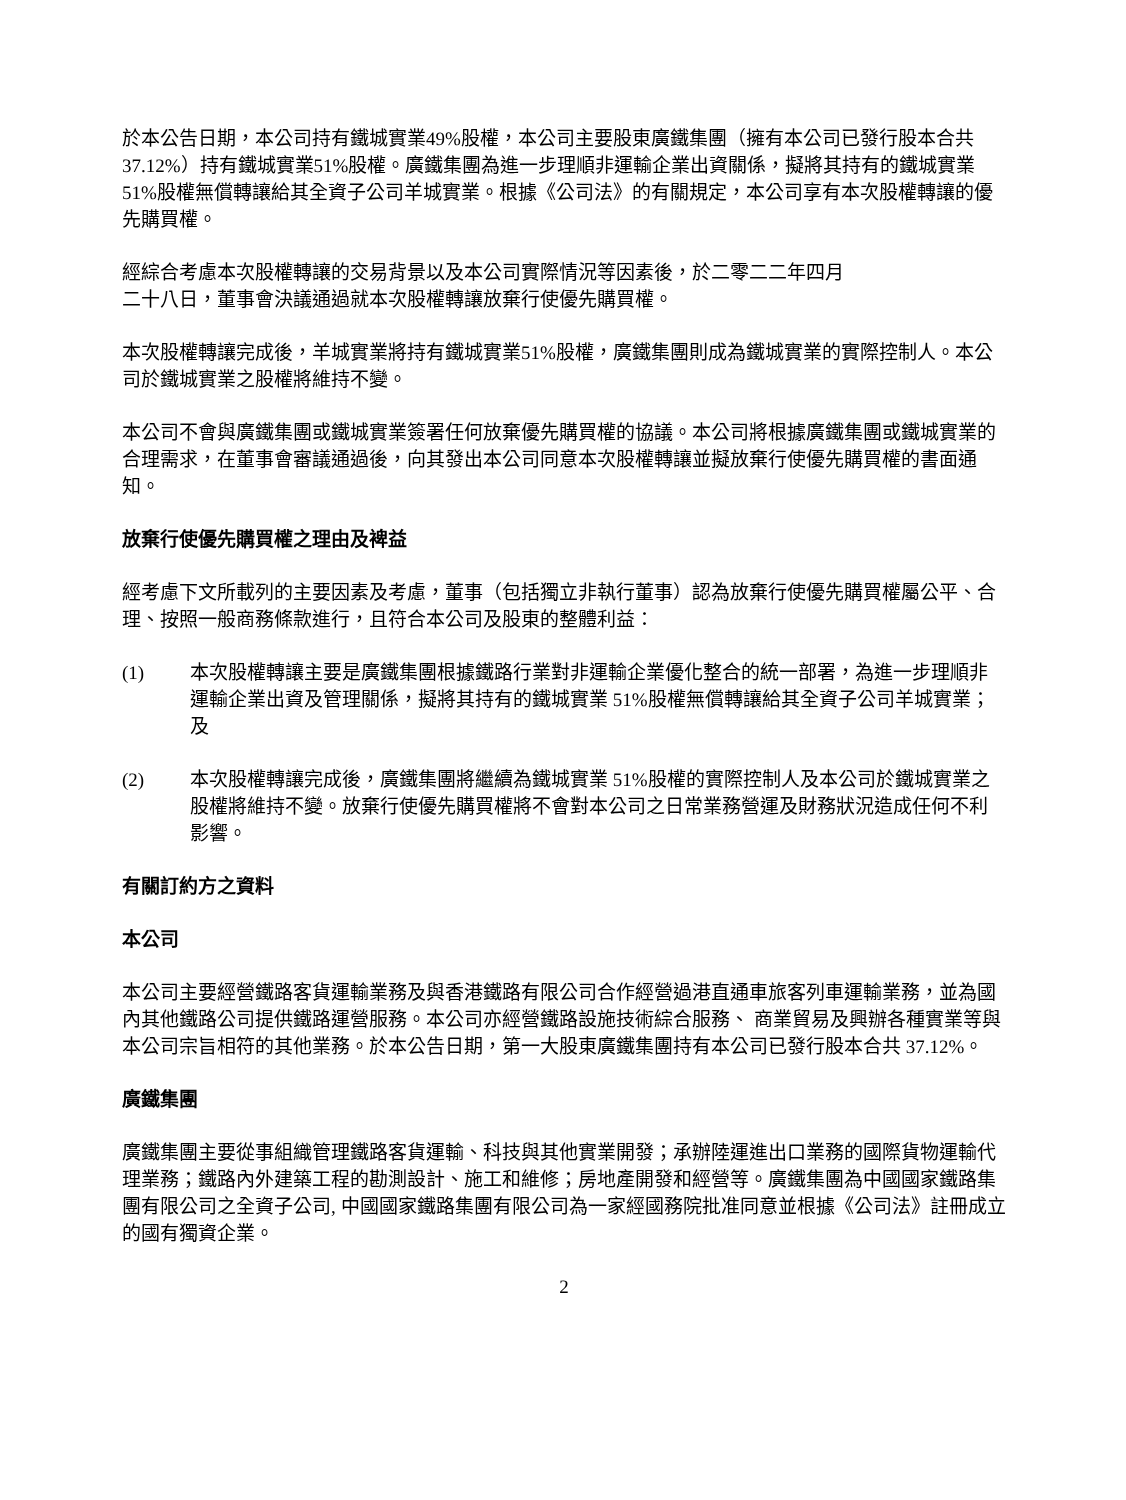於本公告日期，本公司持有鐵城實業49%股權，本公司主要股東廣鐵集團（擁有本公司已發行股本合共 37.12%）持有鐵城實業51%股權。廣鐵集團為進一步理順非運輸企業出資關係，擬將其持有的鐵城實業51%股權無償轉讓給其全資子公司羊城實業。根據《公司法》的有關規定，本公司享有本次股權轉讓的優先購買權。
經綜合考慮本次股權轉讓的交易背景以及本公司實際情況等因素後，於二零二二年四月
二十八日，董事會決議通過就本次股權轉讓放棄行使優先購買權。
本次股權轉讓完成後，羊城實業將持有鐵城實業51%股權，廣鐵集團則成為鐵城實業的實際控制人。本公司於鐵城實業之股權將維持不變。
本公司不會與廣鐵集團或鐵城實業簽署任何放棄優先購買權的協議。本公司將根據廣鐵集團或鐵城實業的合理需求，在董事會審議通過後，向其發出本公司同意本次股權轉讓並擬放棄行使優先購買權的書面通知。
放棄行使優先購買權之理由及裨益
經考慮下文所載列的主要因素及考慮，董事（包括獨立非執行董事）認為放棄行使優先購買權屬公平、合理、按照一般商務條款進行，且符合本公司及股東的整體利益：
(1) 本次股權轉讓主要是廣鐵集團根據鐵路行業對非運輸企業優化整合的統一部署，為進一步理順非運輸企業出資及管理關係，擬將其持有的鐵城實業 51%股權無償轉讓給其全資子公司羊城實業；及
(2) 本次股權轉讓完成後，廣鐵集團將繼續為鐵城實業 51%股權的實際控制人及本公司於鐵城實業之股權將維持不變。放棄行使優先購買權將不會對本公司之日常業務營運及財務狀況造成任何不利影響。
有關訂約方之資料
本公司
本公司主要經營鐵路客貨運輸業務及與香港鐵路有限公司合作經營過港直通車旅客列車運輸業務，並為國內其他鐵路公司提供鐵路運營服務。本公司亦經營鐵路設施技術綜合服務、 商業貿易及興辦各種實業等與本公司宗旨相符的其他業務。於本公告日期，第一大股東廣鐵集團持有本公司已發行股本合共 37.12%。
廣鐵集團
廣鐵集團主要從事組織管理鐵路客貨運輸、科技與其他實業開發；承辦陸運進出口業務的國際貨物運輸代理業務；鐵路內外建築工程的勘測設計、施工和維修；房地產開發和經營等。廣鐵集團為中國國家鐵路集團有限公司之全資子公司, 中國國家鐵路集團有限公司為一家經國務院批准同意並根據《公司法》註冊成立的國有獨資企業。
2